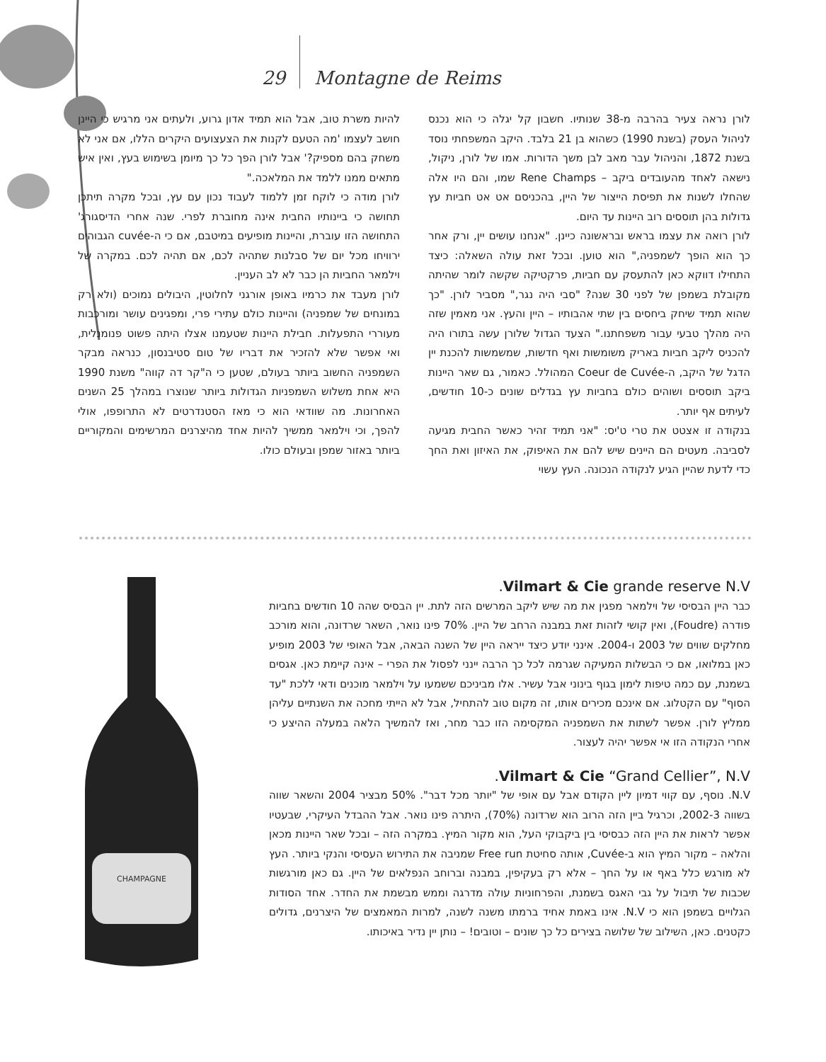29 Montagne de Reims
לורן נראה צעיר בהרבה מ-38 שנותיו. חשבון קל יגלה כי הוא נכנס לניהול העסק (בשנת 1990) כשהוא בן 21 בלבד. היקב המשפחתי נוסד בשנת 1872, והניהול עבר מאב לבן משך הדורות. אמו של לורן, ניקול, נישאה לאחד מהעובדים ביקב – Rene Champs שמו, והם היו אלה שהחלו לשנות את תפיסת הייצור של היין, בהכניסם אט אט חביות עץ גדולות בהן תוססים רוב היינות עד היום.
לורן רואה את עצמו בראש ובראשונה כיינן. "אנחנו עושים יין, ורק אחר כך הוא הופך לשמפניה," הוא טוען. ובכל זאת עולה השאלה: כיצד התחילו דווקא כאן להתעסק עם חביות, פרקטיקה שקשה לומר שהיתה מקובלת בשמפן של לפני 30 שנה? "סבי היה נגר," מסביר לורן. "כך שהוא תמיד שיחק ביחסים בין שתי אהבותיו – היין והעץ. אני מאמין שזה היה מהלך טבעי עבור משפחתנו." הצעד הגדול שלורן עשה בתורו היה להכניס ליקב חביות באריק משומשות ואף חדשות, שמשמשות להכנת יין הדגל של היקב, ה-Coeur de Cuvée המהולל. כאמור, גם שאר היינות ביקב תוססים ושוהים כולם בחביות עץ בגדלים שונים כ-10 חודשים, לעיתים אף יותר.
בנקודה זו אצטט את טרי ט'יס: "אני תמיד זהיר כאשר החבית מגיעה לסביבה. מעטים הם היינים שיש להם את האיפוק, את האיזון ואת החך כדי לדעת שהיין הגיע לנקודה הנכונה. העץ עשוי
להיות משרת טוב, אבל הוא תמיד אדון גרוע, ולעתים אני מרגיש כי היינן חושב לעצמו 'מה הטעם לקנות את הצעצועים היקרים הללו, אם אני לא משחק בהם מספיק?' אבל לורן הפך כל כך מיומן בשימוש בעץ, ואין איש מתאים ממנו ללמד את המלאכה."
לורן מודה כי לוקח זמן ללמוד לעבוד נכון עם עץ, ובכל מקרה תיתכן תחושה כי ביינותיו החבית אינה מחוברת לפרי. שנה אחרי הדיסגורג' התחושה הזו עוברת, והיינות מופיעים במיטבם, אם כי ה-cuvée הגבוהים ירוויחו מכל יום של סבלנות שתהיה לכם, אם תהיה לכם. במקרה של וילמאר החביות הן כבר לא לב העניין.
לורן מעבד את כרמיו באופן אורגני לחלוטין, היבולים נמוכים (ולא רק במונחים של שמפניה) והיינות כולם עתירי פרי, ומפגינים עושר ומורכבות מעוררי התפעלות. חבילת היינות שטעמנו אצלו היתה פשוט פנומנלית, ואי אפשר שלא להזכיר את דבריו של טום סטיבנסון, כנראה מבקר השמפניה החשוב ביותר בעולם, שטען כי ה"קר דה קווה" משנת 1990 היא אחת משלוש השמפניות הגדולות ביותר שנוצרו במהלך 25 השנים האחרונות. מה שוודאי הוא כי מאז הסטנדרטים לא התרופפו, אולי להפך, וכי וילמאר ממשיך להיות אחד מהיצרנים המרשימים והמקוריים ביותר באזור שמפן ובעולם כולו.
CHAMPAGNE
Vilmart & Cie grande reserve N.V.
כבר היין הבסיסי של וילמאר מפגין את מה שיש ליקב המרשים הזה לתת. יין הבסיס שהה 10 חודשים בחביות פודרה (Foudre), ואין קושי לזהות זאת במבנה הרחב של היין. 70% פינו נואר, השאר שרדונה, והוא מורכב מחלקים שווים של 2003 ו-2004. אינני יודע כיצד ייראה היין של השנה הבאה, אבל האופי של 2003 מופיע כאן במלואו, אם כי הבשלות המעיקה שגרמה לכל כך הרבה יינני לפסול את הפרי – אינה קיימת כאן. אגסים בשמנת, עם כמה טיפות לימון בגוף בינוני אבל עשיר. אלו מביניכם ששמעו על וילמאר מוכנים ודאי ללכת "עד הסוף" עם הקטלוג. אם אינכם מכירים אותו, זה מקום טוב להתחיל, אבל לא הייתי מחכה את השנתיים עליהן ממליץ לורן. אפשר לשתות את השמפניה המקסימה הזו כבר מחר, ואז להמשיך הלאה במעלה ההיצע כי אחרי הנקודה הזו אי אפשר יהיה לעצור.
Vilmart & Cie “Grand Cellier”, N.V.
N.V. נוסף, עם קווי דמיון ליין הקודם אבל עם אופי של "יותר מכל דבר". 50% מבציר 2004 והשאר שווה בשווה 2002-3, וכרגיל ביין הזה הרוב הוא שרדונה (70%), היתרה פינו נואר. אבל ההבדל העיקרי, שבעטיו אפשר לראות את היין הזה כבסיסי בין ביקבוקי העל, הוא מקור המיץ. במקרה הזה – ובכל שאר היינות מכאן והלאה – מקור המיץ הוא ב-Cuvée, אותה סחיטת Free run שמניבה את התירוש העסיסי והנקי ביותר. העץ לא מורגש כלל באף או על החך – אלא רק בעקיפין, במבנה וברוחב הנפלאים של היין. גם כאן מורגשות שכבות של תיבול על גבי האגס בשמנת, והפרחוניות עולה מדרגה וממש מבשמת את החדר. אחד הסודות הגלויים בשמפן הוא כי N.V. אינו באמת אחיד ברמתו משנה לשנה, למרות המאמצים של היצרנים, גדולים כקטנים. כאן, השילוב של שלושה בצירים כל כך שונים – וטובים! – נותן יין נדיר באיכותו.